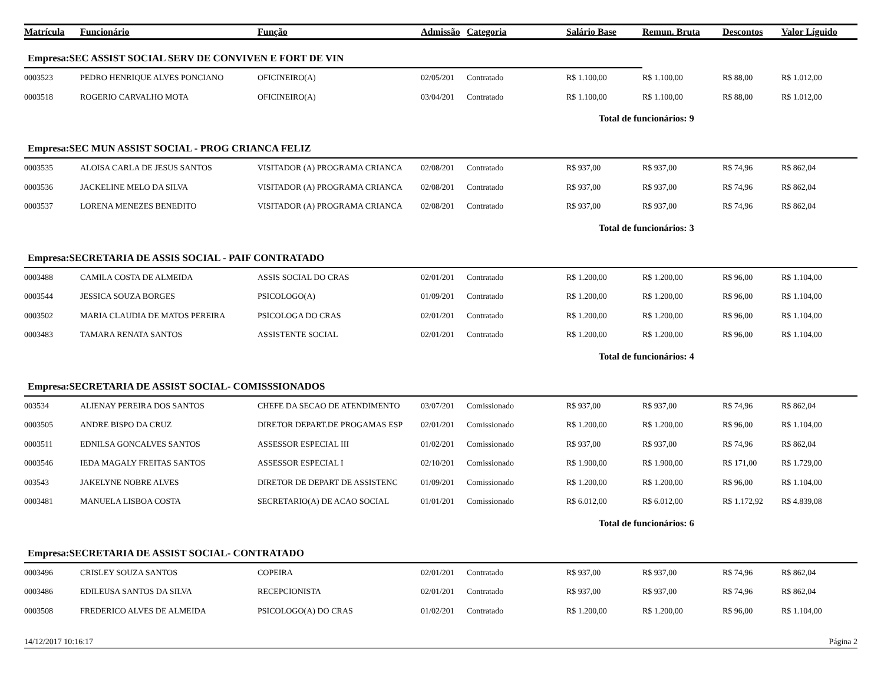| Matrícula | Funcionário | Função | Admissão | Categoria | Salário Base | Remun. Bruta | Descontos | Valor Líguido |
| --- | --- | --- | --- | --- | --- | --- | --- | --- |
| Empresa:SEC ASSIST SOCIAL SERV DE CONVIVEN E FORT DE VIN | | | | | | | | |
| 0003523 | PEDRO HENRIQUE ALVES PONCIANO | OFICINEIRO(A) | 02/05/201 | Contratado | R$ 1.100,00 | R$ 1.100,00 | R$ 88,00 | R$ 1.012,00 |
| 0003518 | ROGERIO CARVALHO MOTA | OFICINEIRO(A) | 03/04/201 | Contratado | R$ 1.100,00 | R$ 1.100,00 | R$ 88,00 | R$ 1.012,00 |
| | | | | | Total de funcionários: 9 | | | |
| Empresa:SEC MUN ASSIST SOCIAL - PROG CRIANCA FELIZ | | | | | | | | |
| 0003535 | ALOISA CARLA DE JESUS SANTOS | VISITADOR (A) PROGRAMA CRIANCA | 02/08/201 | Contratado | R$ 937,00 | R$ 937,00 | R$ 74,96 | R$ 862,04 |
| 0003536 | JACKELINE MELO DA SILVA | VISITADOR (A) PROGRAMA CRIANCA | 02/08/201 | Contratado | R$ 937,00 | R$ 937,00 | R$ 74,96 | R$ 862,04 |
| 0003537 | LORENA MENEZES BENEDITO | VISITADOR (A) PROGRAMA CRIANCA | 02/08/201 | Contratado | R$ 937,00 | R$ 937,00 | R$ 74,96 | R$ 862,04 |
| | | | | | Total de funcionários: 3 | | | |
| Empresa:SECRETARIA DE ASSIS SOCIAL - PAIF CONTRATADO | | | | | | | | |
| 0003488 | CAMILA COSTA DE ALMEIDA | ASSIS SOCIAL DO CRAS | 02/01/201 | Contratado | R$ 1.200,00 | R$ 1.200,00 | R$ 96,00 | R$ 1.104,00 |
| 0003544 | JESSICA SOUZA BORGES | PSICOLOGO(A) | 01/09/201 | Contratado | R$ 1.200,00 | R$ 1.200,00 | R$ 96,00 | R$ 1.104,00 |
| 0003502 | MARIA CLAUDIA DE MATOS PEREIRA | PSICOLOGA DO CRAS | 02/01/201 | Contratado | R$ 1.200,00 | R$ 1.200,00 | R$ 96,00 | R$ 1.104,00 |
| 0003483 | TAMARA RENATA SANTOS | ASSISTENTE SOCIAL | 02/01/201 | Contratado | R$ 1.200,00 | R$ 1.200,00 | R$ 96,00 | R$ 1.104,00 |
| | | | | | Total de funcionários: 4 | | | |
| Empresa:SECRETARIA DE ASSIST SOCIAL- COMISSSIONADOS | | | | | | | | |
| 003534 | ALIENAY PEREIRA DOS SANTOS | CHEFE DA SECAO DE ATENDIMENTO | 03/07/201 | Comissionado | R$ 937,00 | R$ 937,00 | R$ 74,96 | R$ 862,04 |
| 0003505 | ANDRE BISPO DA CRUZ | DIRETOR DEPART.DE PROGAMAS ESP | 02/01/201 | Comissionado | R$ 1.200,00 | R$ 1.200,00 | R$ 96,00 | R$ 1.104,00 |
| 0003511 | EDNILSA GONCALVES SANTOS | ASSESSOR ESPECIAL III | 01/02/201 | Comissionado | R$ 937,00 | R$ 937,00 | R$ 74,96 | R$ 862,04 |
| 0003546 | IEDA MAGALY FREITAS SANTOS | ASSESSOR ESPECIAL I | 02/10/201 | Comissionado | R$ 1.900,00 | R$ 1.900,00 | R$ 171,00 | R$ 1.729,00 |
| 003543 | JAKELYNE NOBRE ALVES | DIRETOR DE DEPART DE ASSISTENC | 01/09/201 | Comissionado | R$ 1.200,00 | R$ 1.200,00 | R$ 96,00 | R$ 1.104,00 |
| 0003481 | MANUELA LISBOA COSTA | SECRETARIO(A) DE ACAO SOCIAL | 01/01/201 | Comissionado | R$ 6.012,00 | R$ 6.012,00 | R$ 1.172,92 | R$ 4.839,08 |
| | | | | | Total de funcionários: 6 | | | |
| Empresa:SECRETARIA DE ASSIST SOCIAL- CONTRATADO | | | | | | | | |
| 0003496 | CRISLEY SOUZA SANTOS | COPEIRA | 02/01/201 | Contratado | R$ 937,00 | R$ 937,00 | R$ 74,96 | R$ 862,04 |
| 0003486 | EDILEUSA SANTOS DA SILVA | RECEPCIONISTA | 02/01/201 | Contratado | R$ 937,00 | R$ 937,00 | R$ 74,96 | R$ 862,04 |
| 0003508 | FREDERICO ALVES DE ALMEIDA | PSICOLOGO(A) DO CRAS | 01/02/201 | Contratado | R$ 1.200,00 | R$ 1.200,00 | R$ 96,00 | R$ 1.104,00 |
14/12/2017 10:16:17 Página 2